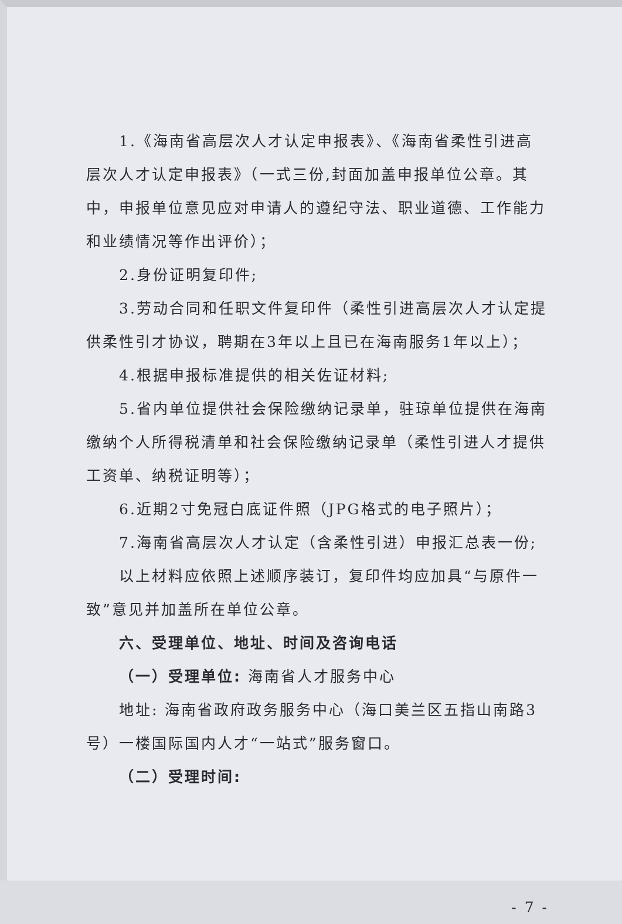1.《海南省高层次人才认定申报表》、《海南省柔性引进高层次人才认定申报表》（一式三份,封面加盖申报单位公章。其中，申报单位意见应对申请人的遵纪守法、职业道德、工作能力和业绩情况等作出评价）；
2.身份证明复印件;
3.劳动合同和任职文件复印件（柔性引进高层次人才认定提供柔性引才协议，聘期在3年以上且已在海南服务1年以上）；
4.根据申报标准提供的相关佐证材料;
5.省内单位提供社会保险缴纳记录单，驻琼单位提供在海南缴纳个人所得税清单和社会保险缴纳记录单（柔性引进人才提供工资单、纳税证明等）；
6.近期2寸免冠白底证件照（JPG格式的电子照片）；
7.海南省高层次人才认定（含柔性引进）申报汇总表一份;
以上材料应依照上述顺序装订，复印件均应加具“与原件一致”意见并加盖所在单位公章。
六、受理单位、地址、时间及咨询电话
（一）受理单位: 海南省人才服务中心
地址: 海南省政府政务服务中心（海口美兰区五指山南路3号）一楼国际国内人才“一站式”服务窗口。
（二）受理时间:
- 7 -